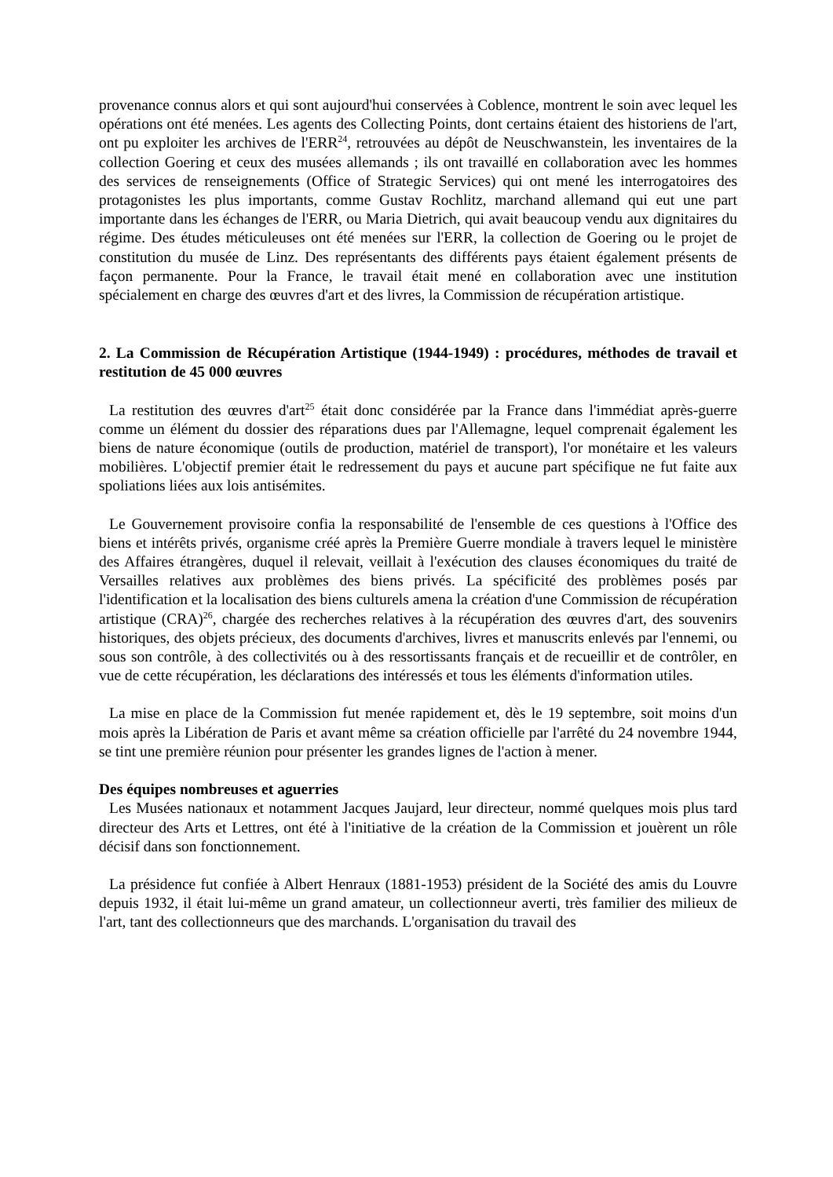provenance connus alors et qui sont aujourd'hui conservées à Coblence, montrent le soin avec lequel les opérations ont été menées. Les agents des Collecting Points, dont certains étaient des historiens de l'art, ont pu exploiter les archives de l'ERR<sup>24</sup>, retrouvées au dépôt de Neuschwanstein, les inventaires de la collection Goering et ceux des musées allemands ; ils ont travaillé en collaboration avec les hommes des services de renseignements (Office of Strategic Services) qui ont mené les interrogatoires des protagonistes les plus importants, comme Gustav Rochlitz, marchand allemand qui eut une part importante dans les échanges de l'ERR, ou Maria Dietrich, qui avait beaucoup vendu aux dignitaires du régime. Des études méticuleuses ont été menées sur l'ERR, la collection de Goering ou le projet de constitution du musée de Linz. Des représentants des différents pays étaient également présents de façon permanente. Pour la France, le travail était mené en collaboration avec une institution spécialement en charge des œuvres d'art et des livres, la Commission de récupération artistique.
2. La Commission de Récupération Artistique (1944-1949) : procédures, méthodes de travail et restitution de 45 000 œuvres
La restitution des œuvres d'art<sup>25</sup> était donc considérée par la France dans l'immédiat après-guerre comme un élément du dossier des réparations dues par l'Allemagne, lequel comprenait également les biens de nature économique (outils de production, matériel de transport), l'or monétaire et les valeurs mobilières. L'objectif premier était le redressement du pays et aucune part spécifique ne fut faite aux spoliations liées aux lois antisémites.
Le Gouvernement provisoire confia la responsabilité de l'ensemble de ces questions à l'Office des biens et intérêts privés, organisme créé après la Première Guerre mondiale à travers lequel le ministère des Affaires étrangères, duquel il relevait, veillait à l'exécution des clauses économiques du traité de Versailles relatives aux problèmes des biens privés. La spécificité des problèmes posés par l'identification et la localisation des biens culturels amena la création d'une Commission de récupération artistique (CRA)<sup>26</sup>, chargée des recherches relatives à la récupération des œuvres d'art, des souvenirs historiques, des objets précieux, des documents d'archives, livres et manuscrits enlevés par l'ennemi, ou sous son contrôle, à des collectivités ou à des ressortissants français et de recueillir et de contrôler, en vue de cette récupération, les déclarations des intéressés et tous les éléments d'information utiles.
La mise en place de la Commission fut menée rapidement et, dès le 19 septembre, soit moins d'un mois après la Libération de Paris et avant même sa création officielle par l'arrêté du 24 novembre 1944, se tint une première réunion pour présenter les grandes lignes de l'action à mener.
Des équipes nombreuses et aguerries
Les Musées nationaux et notamment Jacques Jaujard, leur directeur, nommé quelques mois plus tard directeur des Arts et Lettres, ont été à l'initiative de la création de la Commission et jouèrent un rôle décisif dans son fonctionnement.
La présidence fut confiée à Albert Henraux (1881-1953) président de la Société des amis du Louvre depuis 1932, il était lui-même un grand amateur, un collectionneur averti, très familier des milieux de l'art, tant des collectionneurs que des marchands. L'organisation du travail des